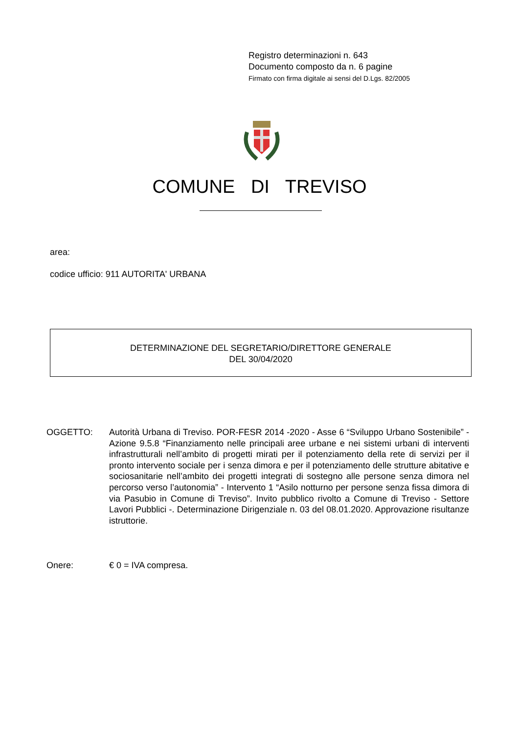Registro determinazioni n. 643
Documento composto da n. 6 pagine
Firmato con firma digitale ai sensi del D.Lgs. 82/2005
COMUNE DI TREVISO
area:
codice ufficio: 911 AUTORITA' URBANA
DETERMINAZIONE DEL SEGRETARIO/DIRETTORE GENERALE
DEL 30/04/2020
OGGETTO: Autorità Urbana di Treviso. POR-FESR 2014 -2020 - Asse 6 “Sviluppo Urbano Sostenibile” - Azione 9.5.8 “Finanziamento nelle principali aree urbane e nei sistemi urbani di interventi infrastrutturali nell’ambito di progetti mirati per il potenziamento della rete di servizi per il pronto intervento sociale per i senza dimora e per il potenziamento delle strutture abitative e sociosanitarie nell’ambito dei progetti integrati di sostegno alle persone senza dimora nel percorso verso l’autonomia” - Intervento 1 “Asilo notturno per persone senza fissa dimora di via Pasubio in Comune di Treviso”. Invito pubblico rivolto a Comune di Treviso - Settore Lavori Pubblici -. Determinazione Dirigenziale n. 03 del 08.01.2020. Approvazione risultanze istruttorie.
Onere: € 0 = IVA compresa.